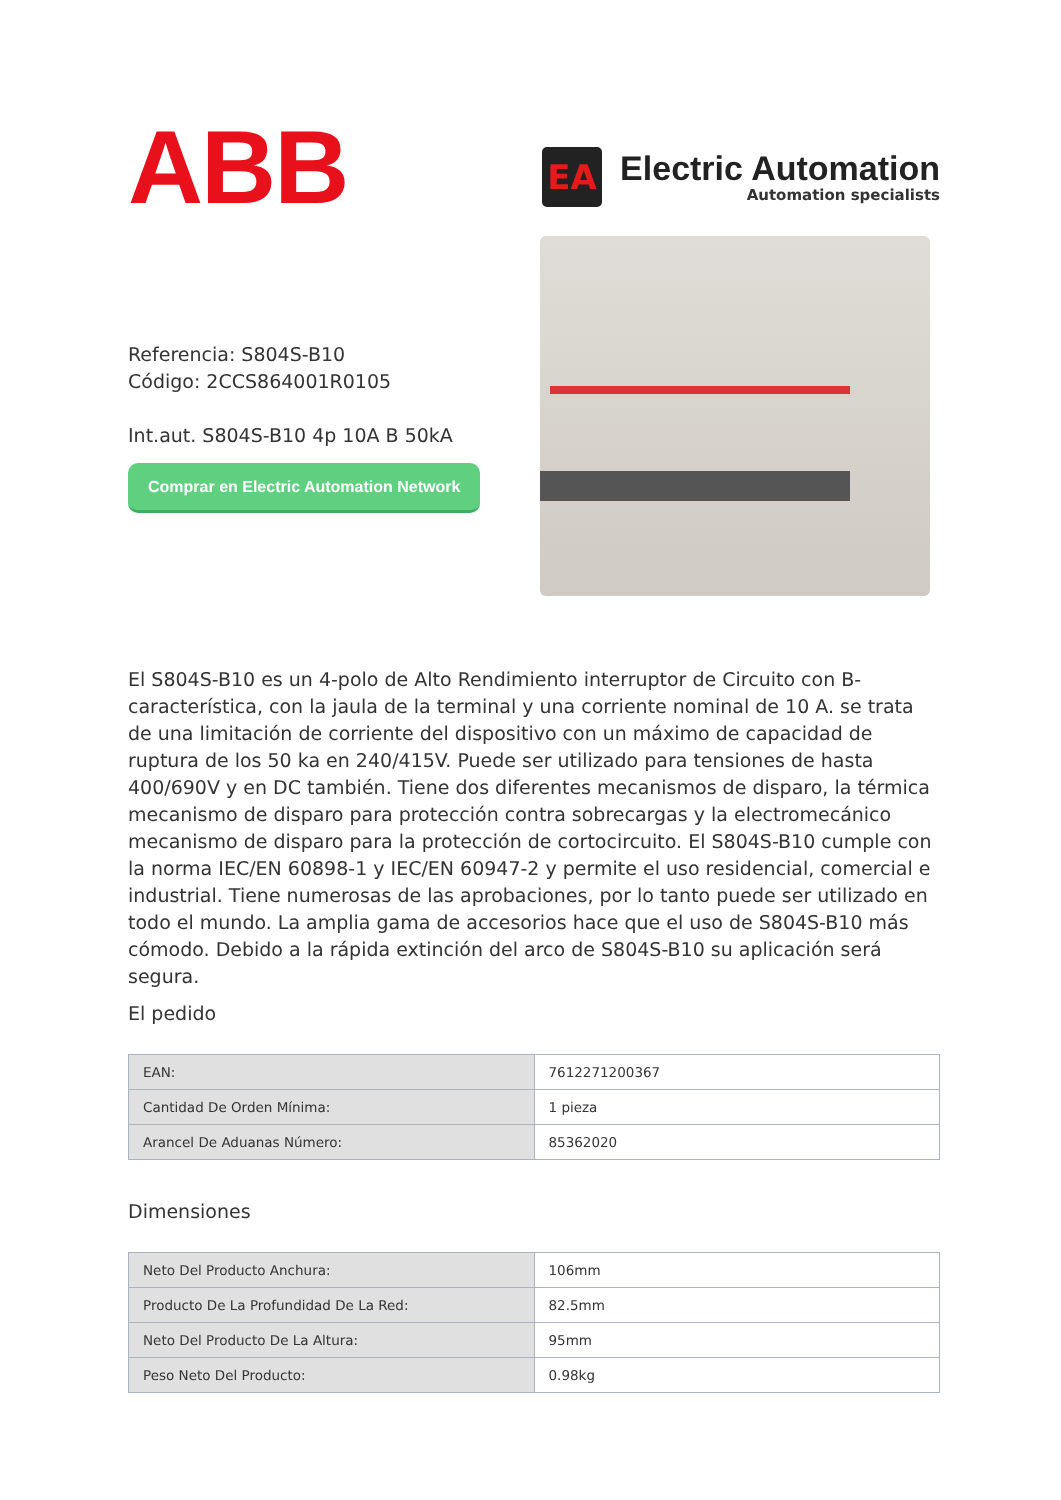ABB
EA
Electric Automation
Automation specialists
Referencia: S804S-B10
Código: 2CCS864001R0105
Int.aut. S804S-B10 4p 10A B 50kA
Comprar en Electric Automation Network
El S804S-B10 es un 4-polo de Alto Rendimiento interruptor de Circuito con B-característica, con la jaula de la terminal y una corriente nominal de 10 A. se trata de una limitación de corriente del dispositivo con un máximo de capacidad de ruptura de los 50 ka en 240/415V. Puede ser utilizado para tensiones de hasta 400/690V y en DC también. Tiene dos diferentes mecanismos de disparo, la térmica mecanismo de disparo para protección contra sobrecargas y la electromecánico mecanismo de disparo para la protección de cortocircuito. El S804S-B10 cumple con la norma IEC/EN 60898-1 y IEC/EN 60947-2 y permite el uso residencial, comercial e industrial. Tiene numerosas de las aprobaciones, por lo tanto puede ser utilizado en todo el mundo. La amplia gama de accesorios hace que el uso de S804S-B10 más cómodo. Debido a la rápida extinción del arco de S804S-B10 su aplicación será segura.
El pedido
| EAN: | 7612271200367 |
| Cantidad De Orden Mínima: | 1 pieza |
| Arancel De Aduanas Número: | 85362020 |
Dimensiones
| Neto Del Producto Anchura: | 106mm |
| Producto De La Profundidad De La Red: | 82.5mm |
| Neto Del Producto De La Altura: | 95mm |
| Peso Neto Del Producto: | 0.98kg |